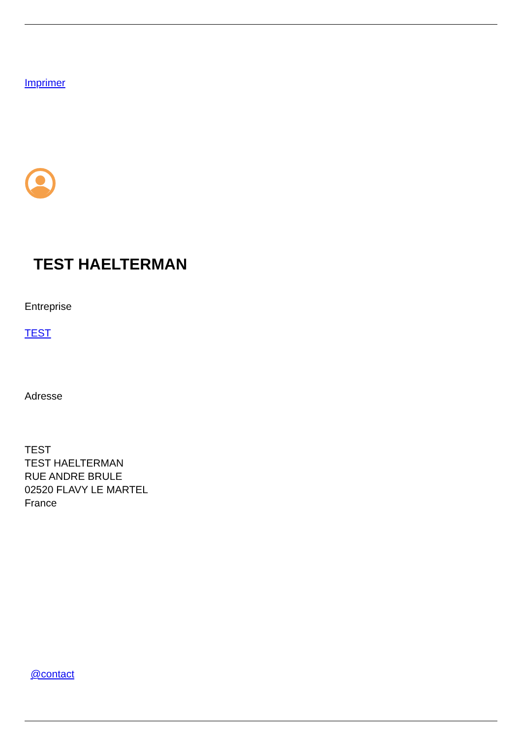Imprimer
TEST HAELTERMAN
Entreprise
TEST
Adresse
TEST
TEST HAELTERMAN
RUE ANDRE BRULE
02520 FLAVY LE MARTEL
France
@contact